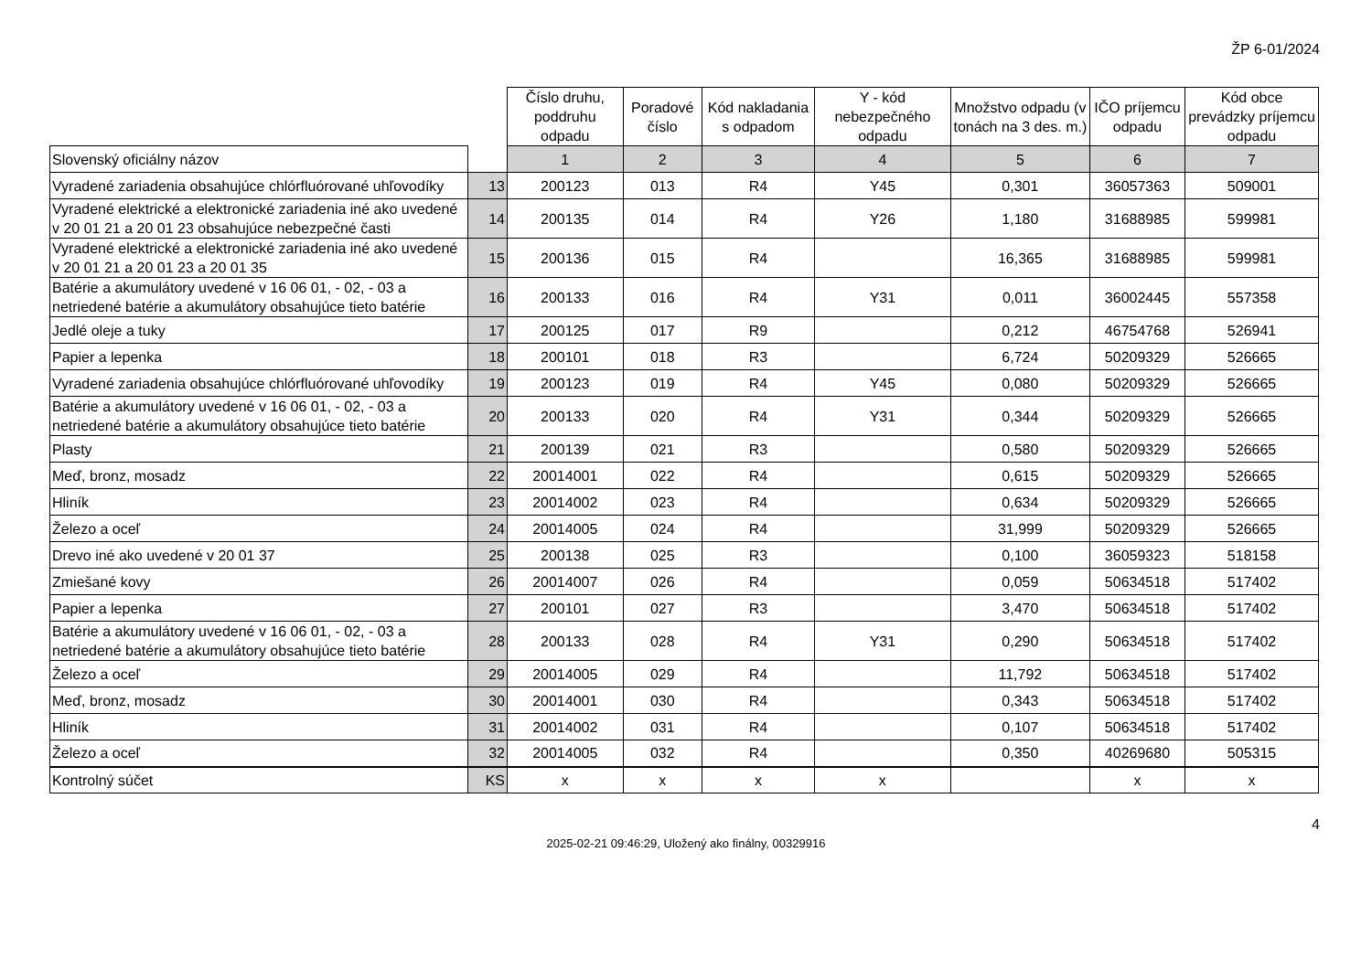ŽP 6-01/2024
| | | Číslo druhu, poddruhu odpadu | Poradové číslo | Kód nakladania s odpadom | Y - kód nebezpečného odpadu | Množstvo odpadu (v tonách na 3 des. m.) | IČO príjemcu odpadu | Kód obce prevádzky príjemcu odpadu |
| --- | --- | --- | --- | --- | --- | --- | --- | --- |
| Slovenský oficiálny názov | | 1 | 2 | 3 | 4 | 5 | 6 | 7 |
| Vyradené zariadenia obsahujúce chlórfluórované uhľovodíky | 13 | 200123 | 013 | R4 | Y45 | 0,301 | 36057363 | 509001 |
| Vyradené elektrické a elektronické zariadenia iné ako uvedené v 20 01 21 a 20 01 23 obsahujúce nebezpečné časti | 14 | 200135 | 014 | R4 | Y26 | 1,180 | 31688985 | 599981 |
| Vyradené elektrické a elektronické zariadenia iné ako uvedené v 20 01 21 a 20 01 23 a 20 01 35 | 15 | 200136 | 015 | R4 | | 16,365 | 31688985 | 599981 |
| Batérie a akumulátory uvedené v 16 06 01, - 02, - 03 a netriedené batérie a akumulátory obsahujúce tieto batérie | 16 | 200133 | 016 | R4 | Y31 | 0,011 | 36002445 | 557358 |
| Jedlé oleje a tuky | 17 | 200125 | 017 | R9 | | 0,212 | 46754768 | 526941 |
| Papier a lepenka | 18 | 200101 | 018 | R3 | | 6,724 | 50209329 | 526665 |
| Vyradené zariadenia obsahujúce chlórfluórované uhľovodíky | 19 | 200123 | 019 | R4 | Y45 | 0,080 | 50209329 | 526665 |
| Batérie a akumulátory uvedené v 16 06 01, - 02, - 03 a netriedené batérie a akumulátory obsahujúce tieto batérie | 20 | 200133 | 020 | R4 | Y31 | 0,344 | 50209329 | 526665 |
| Plasty | 21 | 200139 | 021 | R3 | | 0,580 | 50209329 | 526665 |
| Meď, bronz, mosadz | 22 | 20014001 | 022 | R4 | | 0,615 | 50209329 | 526665 |
| Hliník | 23 | 20014002 | 023 | R4 | | 0,634 | 50209329 | 526665 |
| Železo a oceľ | 24 | 20014005 | 024 | R4 | | 31,999 | 50209329 | 526665 |
| Drevo iné ako uvedené v 20 01 37 | 25 | 200138 | 025 | R3 | | 0,100 | 36059323 | 518158 |
| Zmiešané kovy | 26 | 20014007 | 026 | R4 | | 0,059 | 50634518 | 517402 |
| Papier a lepenka | 27 | 200101 | 027 | R3 | | 3,470 | 50634518 | 517402 |
| Batérie a akumulátory uvedené v 16 06 01, - 02, - 03 a netriedené batérie a akumulátory obsahujúce tieto batérie | 28 | 200133 | 028 | R4 | Y31 | 0,290 | 50634518 | 517402 |
| Železo a oceľ | 29 | 20014005 | 029 | R4 | | 11,792 | 50634518 | 517402 |
| Meď, bronz, mosadz | 30 | 20014001 | 030 | R4 | | 0,343 | 50634518 | 517402 |
| Hliník | 31 | 20014002 | 031 | R4 | | 0,107 | 50634518 | 517402 |
| Železo a oceľ | 32 | 20014005 | 032 | R4 | | 0,350 | 40269680 | 505315 |
| Kontrolný súčet | KS | x | x | x | x | | x | x |
4
2025-02-21 09:46:29, Uložený ako finálny, 00329916